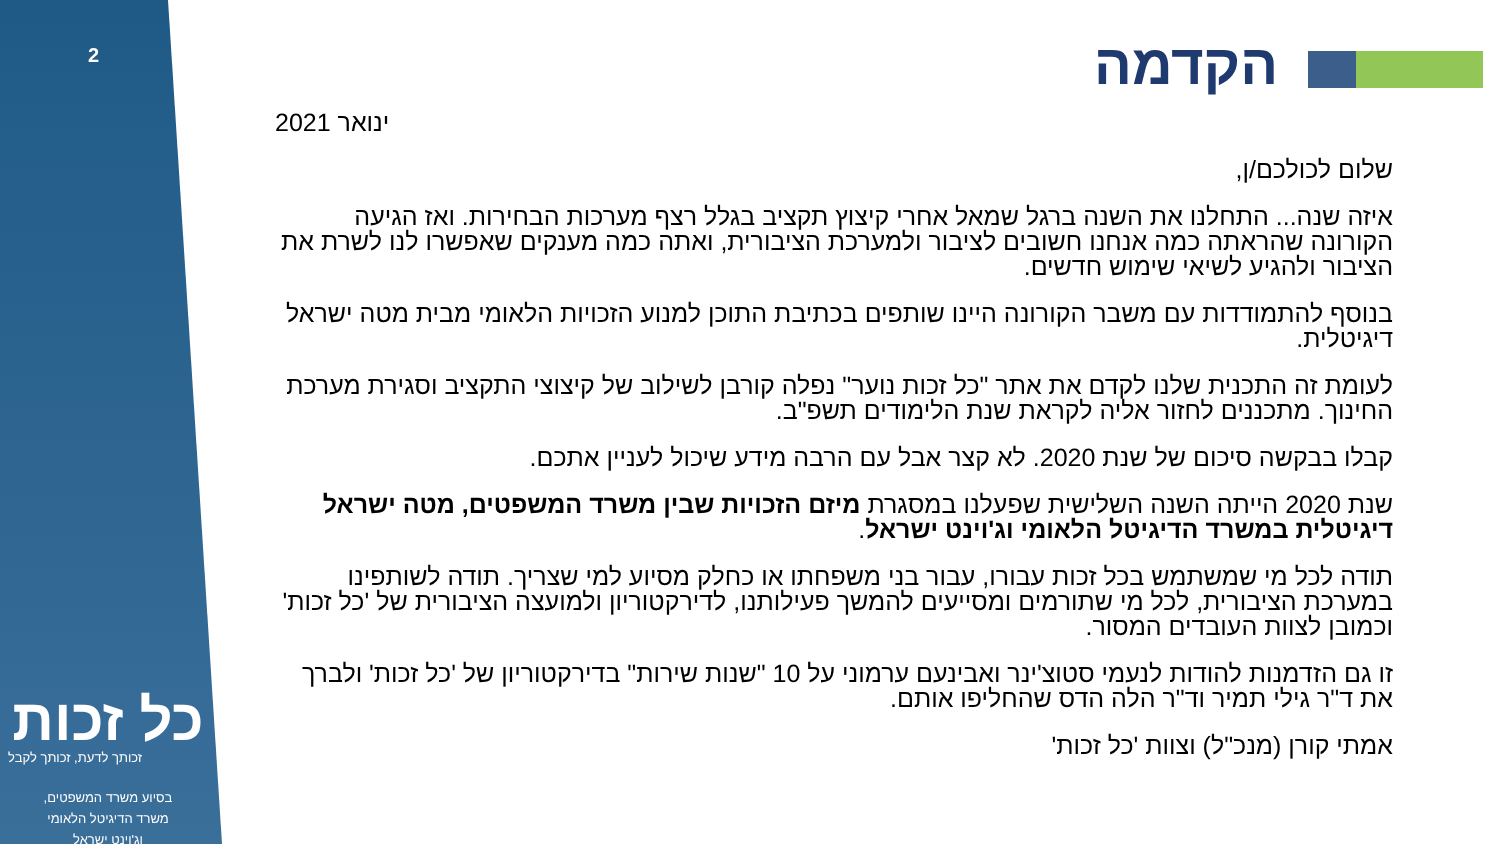2 הקדמה
ינואר 2021
שלום לכולכם/ן,
איזה שנה... התחלנו את השנה ברגל שמאל אחרי קיצוץ תקציב בגלל רצף מערכות הבחירות. ואז הגיעה הקורונה שהראתה כמה אנחנו חשובים לציבור ולמערכת הציבורית, ואתה כמה מענקים שאפשרו לנו לשרת את הציבור ולהגיע לשיאי שימוש חדשים.
בנוסף להתמודדות עם משבר הקורונה היינו שותפים בכתיבת התוכן למנוע הזכויות הלאומי מבית מטה ישראל דיגיטלית.
לעומת זה התכנית שלנו לקדם את אתר "כל זכות נוער" נפלה קורבן לשילוב של קיצוצי התקציב וסגירת מערכת החינוך. מתכננים לחזור אליה לקראת שנת הלימודים תשפ"ב.
קבלו בבקשה סיכום של שנת 2020. לא קצר אבל עם הרבה מידע שיכול לעניין אתכם.
שנת 2020 הייתה השנה השלישית שפעלנו במסגרת מיזם הזכויות שבין משרד המשפטים, מטה ישראל דיגיטלית במשרד הדיגיטל הלאומי וג'וינט ישראל.
תודה לכל מי שמשתמש בכל זכות עבורו, עבור בני משפחתו או כחלק מסיוע למי שצריך. תודה לשותפינו במערכת הציבורית, לכל מי שתורמים ומסייעים להמשך פעילותנו, לדירקטוריון ולמועצה הציבורית של 'כל זכות' וכמובן לצוות העובדים המסור.
זו גם הזדמנות להודות לנעמי סטוצ'ינר ואבינעם ערמוני על 10 "שנות שירות" בדירקטוריון של 'כל זכות' ולברך את ד"ר גילי תמיר וד"ר הלה הדס שהחליפו אותם.
אמתי קורן (מנכ"ל) וצוות 'כל זכות'
כל זכות
זכותך לדעת, זכותך לקבל
בסיוע משרד המשפטים,
משרד הדיגיטל הלאומי
וג'וינט ישראל